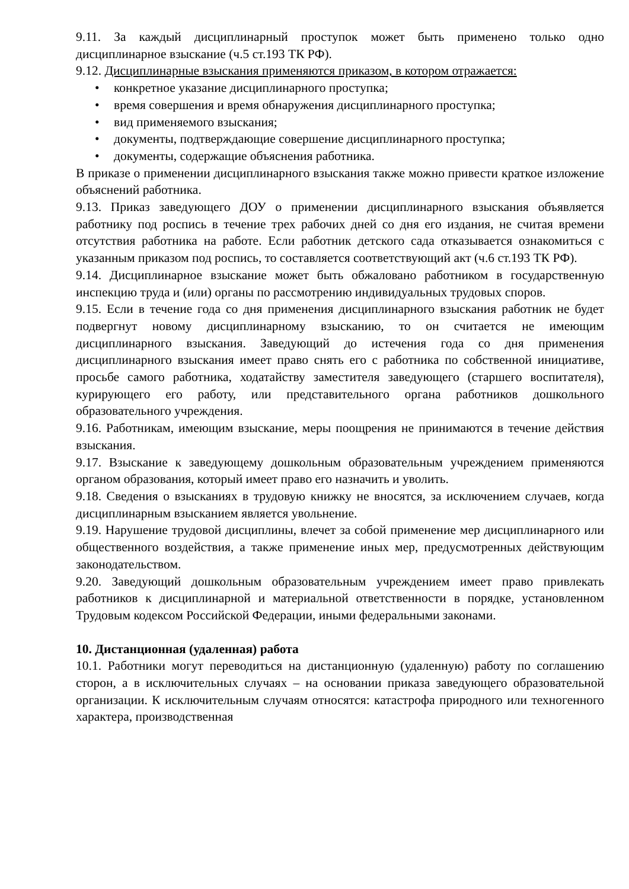9.11. За каждый дисциплинарный проступок может быть применено только одно дисциплинарное взыскание (ч.5 ст.193 ТК РФ).
9.12. Дисциплинарные взыскания применяются приказом, в котором отражается:
• конкретное указание дисциплинарного проступка;
• время совершения и время обнаружения дисциплинарного проступка;
• вид применяемого взыскания;
• документы, подтверждающие совершение дисциплинарного проступка;
• документы, содержащие объяснения работника.
В приказе о применении дисциплинарного взыскания также можно привести краткое изложение объяснений работника.
9.13. Приказ заведующего ДОУ о применении дисциплинарного взыскания объявляется работнику под роспись в течение трех рабочих дней со дня его издания, не считая времени отсутствия работника на работе. Если работник детского сада отказывается ознакомиться с указанным приказом под роспись, то составляется соответствующий акт (ч.6 ст.193 ТК РФ).
9.14. Дисциплинарное взыскание может быть обжаловано работником в государственную инспекцию труда и (или) органы по рассмотрению индивидуальных трудовых споров.
9.15. Если в течение года со дня применения дисциплинарного взыскания работник не будет подвергнут новому дисциплинарному взысканию, то он считается не имеющим дисциплинарного взыскания. Заведующий до истечения года со дня применения дисциплинарного взыскания имеет право снять его с работника по собственной инициативе, просьбе самого работника, ходатайству заместителя заведующего (старшего воспитателя), курирующего его работу, или представительного органа работников дошкольного образовательного учреждения.
9.16. Работникам, имеющим взыскание, меры поощрения не принимаются в течение действия взыскания.
9.17. Взыскание к заведующему дошкольным образовательным учреждением применяются органом образования, который имеет право его назначить и уволить.
9.18. Сведения о взысканиях в трудовую книжку не вносятся, за исключением случаев, когда дисциплинарным взысканием является увольнение.
9.19. Нарушение трудовой дисциплины, влечет за собой применение мер дисциплинарного или общественного воздействия, а также применение иных мер, предусмотренных действующим законодательством.
9.20. Заведующий дошкольным образовательным учреждением имеет право привлекать работников к дисциплинарной и материальной ответственности в порядке, установленном Трудовым кодексом Российской Федерации, иными федеральными законами.
10. Дистанционная (удаленная) работа
10.1. Работники могут переводиться на дистанционную (удаленную) работу по соглашению сторон, а в исключительных случаях – на основании приказа заведующего образовательной организации. К исключительным случаям относятся: катастрофа природного или техногенного характера, производственная